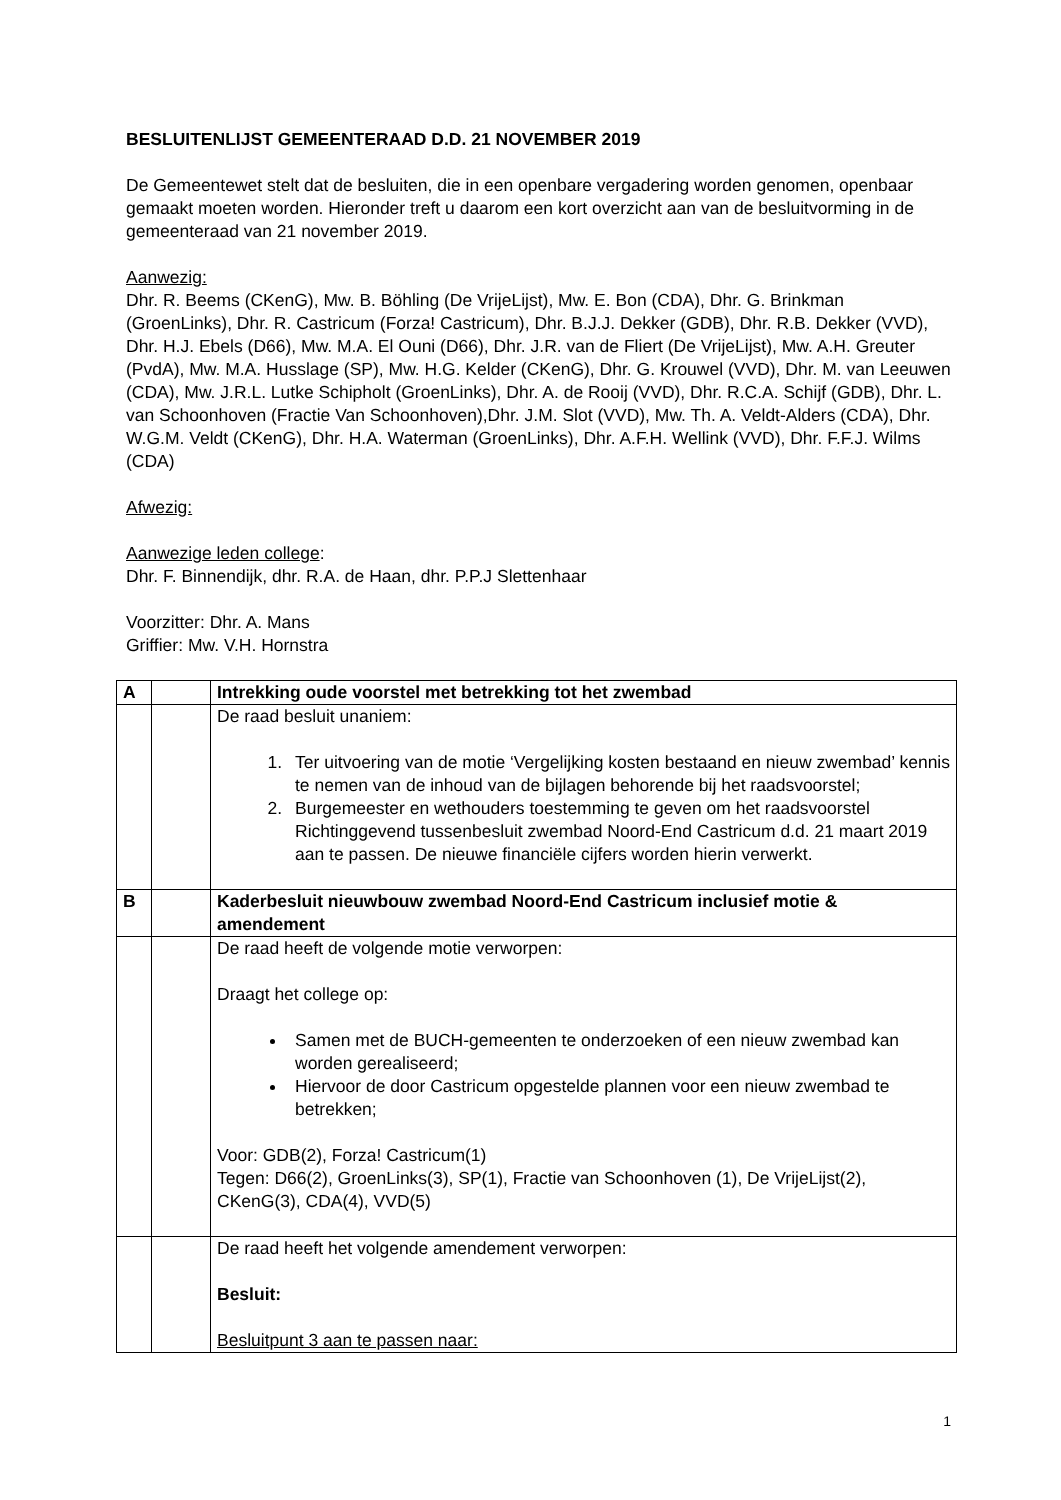BESLUITENLIJST GEMEENTERAAD D.D. 21 NOVEMBER 2019
De Gemeentewet stelt dat de besluiten, die in een openbare vergadering worden genomen, openbaar gemaakt moeten worden. Hieronder treft u daarom een kort overzicht aan van de besluitvorming in de gemeenteraad van 21 november 2019.
Aanwezig:
Dhr. R. Beems (CKenG), Mw. B. Böhling (De VrijeLijst), Mw. E. Bon (CDA), Dhr. G. Brinkman (GroenLinks), Dhr. R. Castricum (Forza! Castricum), Dhr. B.J.J. Dekker (GDB), Dhr. R.B. Dekker (VVD), Dhr. H.J. Ebels (D66), Mw. M.A. El Ouni (D66), Dhr. J.R. van de Fliert (De VrijeLijst), Mw. A.H. Greuter (PvdA), Mw. M.A. Husslage (SP), Mw. H.G. Kelder (CKenG), Dhr. G. Krouwel (VVD), Dhr. M. van Leeuwen (CDA), Mw. J.R.L. Lutke Schipholt (GroenLinks), Dhr. A. de Rooij (VVD), Dhr. R.C.A. Schijf (GDB), Dhr. L. van Schoonhoven (Fractie Van Schoonhoven),Dhr. J.M. Slot (VVD), Mw. Th. A. Veldt-Alders (CDA), Dhr. W.G.M. Veldt (CKenG), Dhr. H.A. Waterman (GroenLinks), Dhr. A.F.H. Wellink (VVD), Dhr. F.F.J. Wilms (CDA)
Afwezig:
Aanwezige leden college:
Dhr. F. Binnendijk, dhr. R.A. de Haan, dhr. P.P.J Slettenhaar
Voorzitter: Dhr. A. Mans
Griffier: Mw. V.H. Hornstra
| A | | Intrekking oude voorstel met betrekking tot het zwembad |
| | | De raad besluit unaniem: 1. Ter uitvoering van de motie ‘Vergelijking kosten bestaand en nieuw zwembad’ kennis te nemen van de inhoud van de bijlagen behorende bij het raadsvoorstel; 2. Burgemeester en wethouders toestemming te geven om het raadsvoorstel Richtinggevend tussenbesluit zwembad Noord-End Castricum d.d. 21 maart 2019 aan te passen. De nieuwe financiële cijfers worden hierin verwerkt. |
| B | | Kaderbesluit nieuwbouw zwembad Noord-End Castricum inclusief motie & amendement |
| | | De raad heeft de volgende motie verworpen: Draagt het college op: Samen met de BUCH-gemeenten te onderzoeken of een nieuw zwembad kan worden gerealiseerd; Hiervoor de door Castricum opgestelde plannen voor een nieuw zwembad te betrekken; Voor: GDB(2), Forza! Castricum(1) Tegen: D66(2), GroenLinks(3), SP(1), Fractie van Schoonhoven (1), De VrijeLijst(2), CKenG(3), CDA(4), VVD(5) |
| | | De raad heeft het volgende amendement verworpen: Besluit: Besluitpunt 3 aan te passen naar: |
1